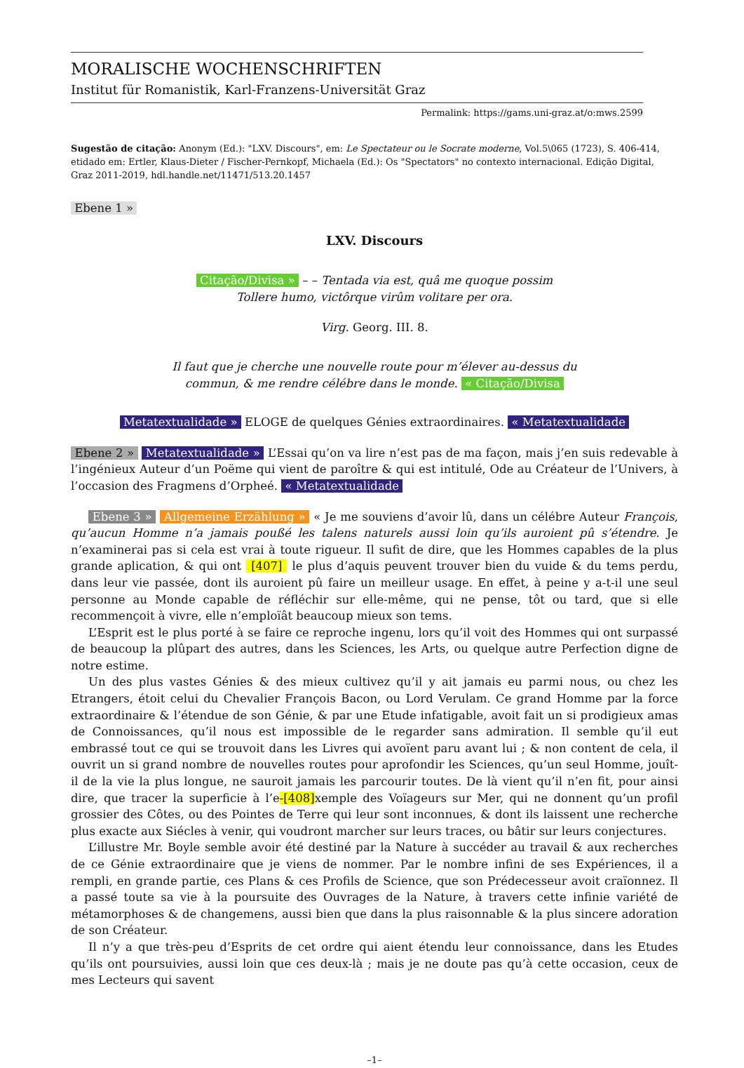MORALISCHE WOCHENSCHRIFTEN
Institut für Romanistik, Karl-Franzens-Universität Graz
Permalink: https://gams.uni-graz.at/o:mws.2599
Sugestão de citação: Anonym (Ed.): "LXV. Discours", em: Le Spectateur ou le Socrate moderne, Vol.5\065 (1723), S. 406-414, etidado em: Ertler, Klaus-Dieter / Fischer-Pernkopf, Michaela (Ed.): Os "Spectators" no contexto internacional. Edição Digital, Graz 2011-2019, hdl.handle.net/11471/513.20.1457
Ebene 1 »
LXV. Discours
Citação/Divisa » – – Tentada via est, quâ me quoque possim
Tollere humo, victôrque virûm volitare per ora.
Virg. Georg. III. 8.
Il faut que je cherche une nouvelle route pour m’élever au-dessus du
commun, & me rendre célébre dans le monde. « Citação/Divisa
Metatextualidade » ELOGE de quelques Génies extraordinaires. « Metatextualidade
Ebene 2 » Metatextualidade » L’Essai qu’on va lire n’est pas de ma façon, mais j’en suis redevable à l’ingénieux Auteur d’un Poëme qui vient de paroître & qui est intitulé, Ode au Créateur de l’Univers, à l’occasion des Fragmens d’Orpheé. « Metatextualidade
Ebene 3 » Allgemeine Erzählung » « Je me souviens d’avoir lû, dans un célébre Auteur François, qu’aucun Homme n’a jamais poußé les talens naturels aussi loin qu’ils auroient pû s’étendre. Je n’examinerai pas si cela est vrai à toute rigueur. Il sufit de dire, que les Hommes capables de la plus grande aplication, & qui ont [407] le plus d’aquis peuvent trouver bien du vuide & du tems perdu, dans leur vie passée, dont ils auroient pû faire un meilleur usage. En effet, à peine y a-t-il une seul personne au Monde capable de réfléchir sur elle-même, qui ne pense, tôt ou tard, que si elle recommençoit à vivre, elle n’emploïât beaucoup mieux son tems.
L’Esprit est le plus porté à se faire ce reproche ingenu, lors qu’il voit des Hommes qui ont surpassé de beaucoup la plûpart des autres, dans les Sciences, les Arts, ou quelque autre Perfection digne de notre estime.
Un des plus vastes Génies & des mieux cultivez qu’il y ait jamais eu parmi nous, ou chez les Etrangers, étoit celui du Chevalier François Bacon, ou Lord Verulam. Ce grand Homme par la force extraordinaire & l’étendue de son Génie, & par une Etude infatigable, avoit fait un si prodigieux amas de Connoissances, qu’il nous est impossible de le regarder sans admiration. Il semble qu’il eut embrassé tout ce qui se trouvoit dans les Livres qui avoïent paru avant lui ; & non content de cela, il ouvrit un si grand nombre de nouvelles routes pour aprofondir les Sciences, qu’un seul Homme, jouît-il de la vie la plus longue, ne sauroit jamais les parcourir toutes. De là vient qu’il n’en fit, pour ainsi dire, que tracer la superficie à l’e-[408] xemple des Voïageurs sur Mer, qui ne donnent qu’un profil grossier des Côtes, ou des Pointes de Terre qui leur sont inconnues, & dont ils laissent une recherche plus exacte aux Siécles à venir, qui voudront marcher sur leurs traces, ou bâtir sur leurs conjectures.
L’illustre Mr. Boyle semble avoir été destiné par la Nature à succéder au travail & aux recherches de ce Génie extraordinaire que je viens de nommer. Par le nombre infini de ses Expériences, il a rempli, en grande partie, ces Plans & ces Profils de Science, que son Prédecesseur avoit craïonnez. Il a passé toute sa vie à la poursuite des Ouvrages de la Nature, à travers cette infinie variété de métamorphoses & de changemens, aussi bien que dans la plus raisonnable & la plus sincere adoration de son Créateur.
Il n’y a que très-peu d’Esprits de cet ordre qui aient étendu leur connoissance, dans les Etudes qu’ils ont poursuivies, aussi loin que ces deux-là ; mais je ne doute pas qu’à cette occasion, ceux de mes Lecteurs qui savent
–1–